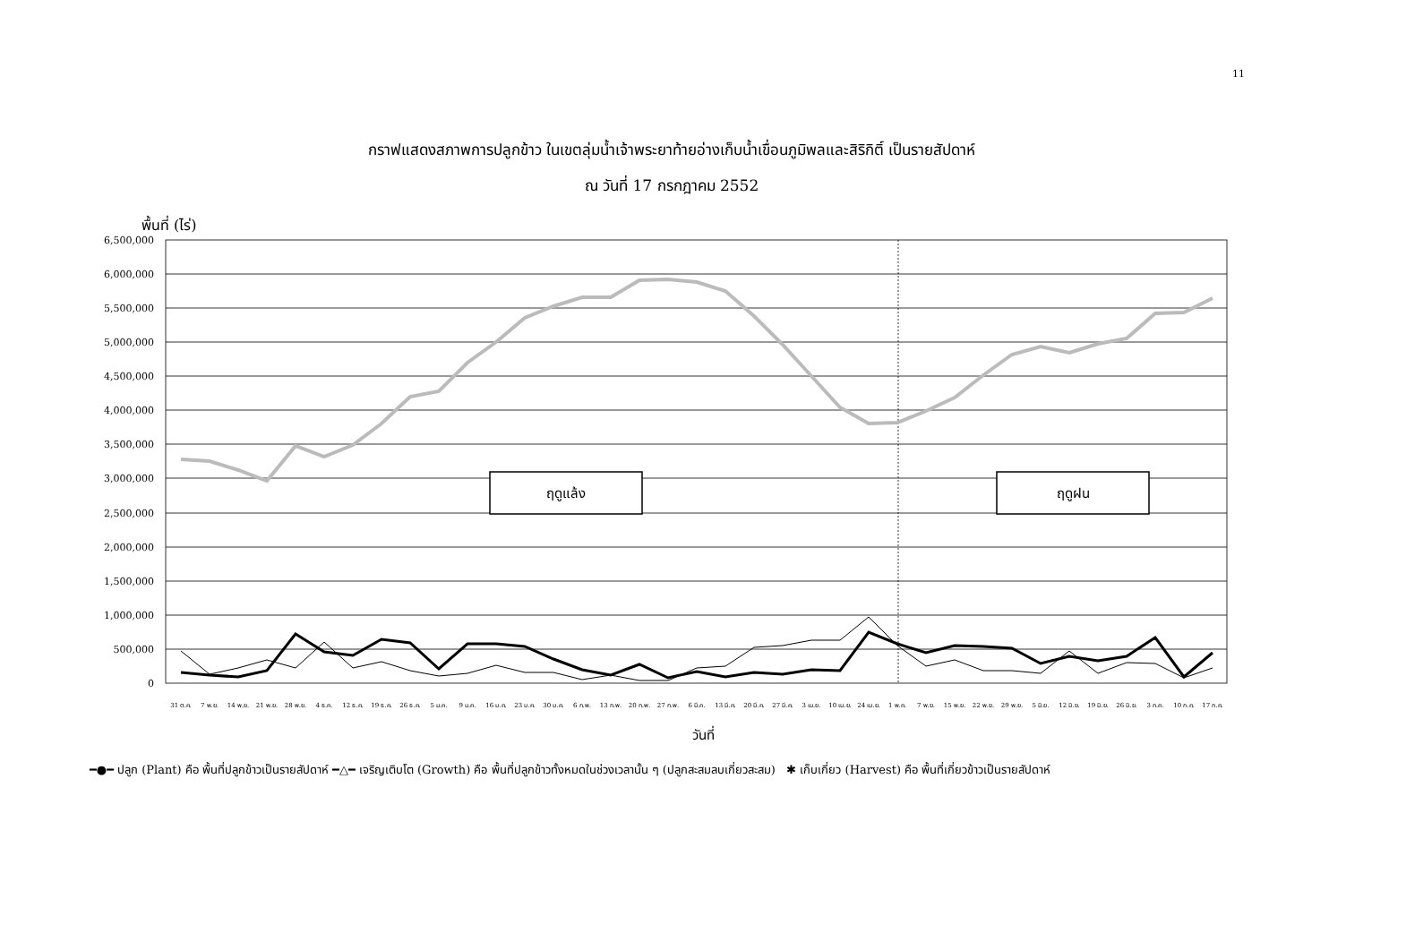11
กราฟแสดงสภาพการปลูกข้าว ในเขตลุ่มน้ำเจ้าพระยาท้ายอ่างเก็บน้ำเขื่อนภูมิพลและสิริกิติ์ เป็นรายสัปดาห์
ณ วันที่ 17 กรกฎาคม 2552
พื้นที่ (ไร่)
6,500,000
6,000,000
5,500,000
5,000,000
4,500,000
4,000,000
3,500,000
3,000,000
2,500,000
2,000,000
1,500,000
1,000,000
500,000
0
ฤดูแล้ง
ฤดูฝน
31 ต.ค.
7 พ.ย.
14 พ.ย.
21 พ.ย.
28 พ.ย.
4 ธ.ค.
12 ธ.ค.
19 ธ.ค.
26 ธ.ค.
5 ม.ค.
9 ม.ค.
16 ม.ค.
23 ม.ค.
30 ม.ค.
6 ก.พ.
13 ก.พ.
20 ก.พ.
27 ก.พ.
6 มี.ค.
13 มี.ค.
20 มี.ค.
27 มี.ค.
3 เม.ย.
10 เม.ย.
24 เม.ย.
1 พ.ค.
7 พ.ย.
15 พ.ย.
22 พ.ย.
29 พ.ย.
5 มิ.ย.
12 มิ.ย.
19 มิ.ย.
26 มิ.ย.
3 ก.ค.
10 ก.ค.
17 ก.ค.
วันที่
━●━ ปลูก (Plant) คือ พื้นที่ปลูกข้าวเป็นรายสัปดาห์ ━△━ เจริญเติบโต (Growth) คือ พื้นที่ปลูกข้าวทั้งหมดในช่วงเวลานั้น ๆ (ปลูกสะสมลบเกี่ยวสะสม) ✱ เก็บเกี่ยว (Harvest) คือ พื้นที่เกี่ยวข้าวเป็นรายสัปดาห์